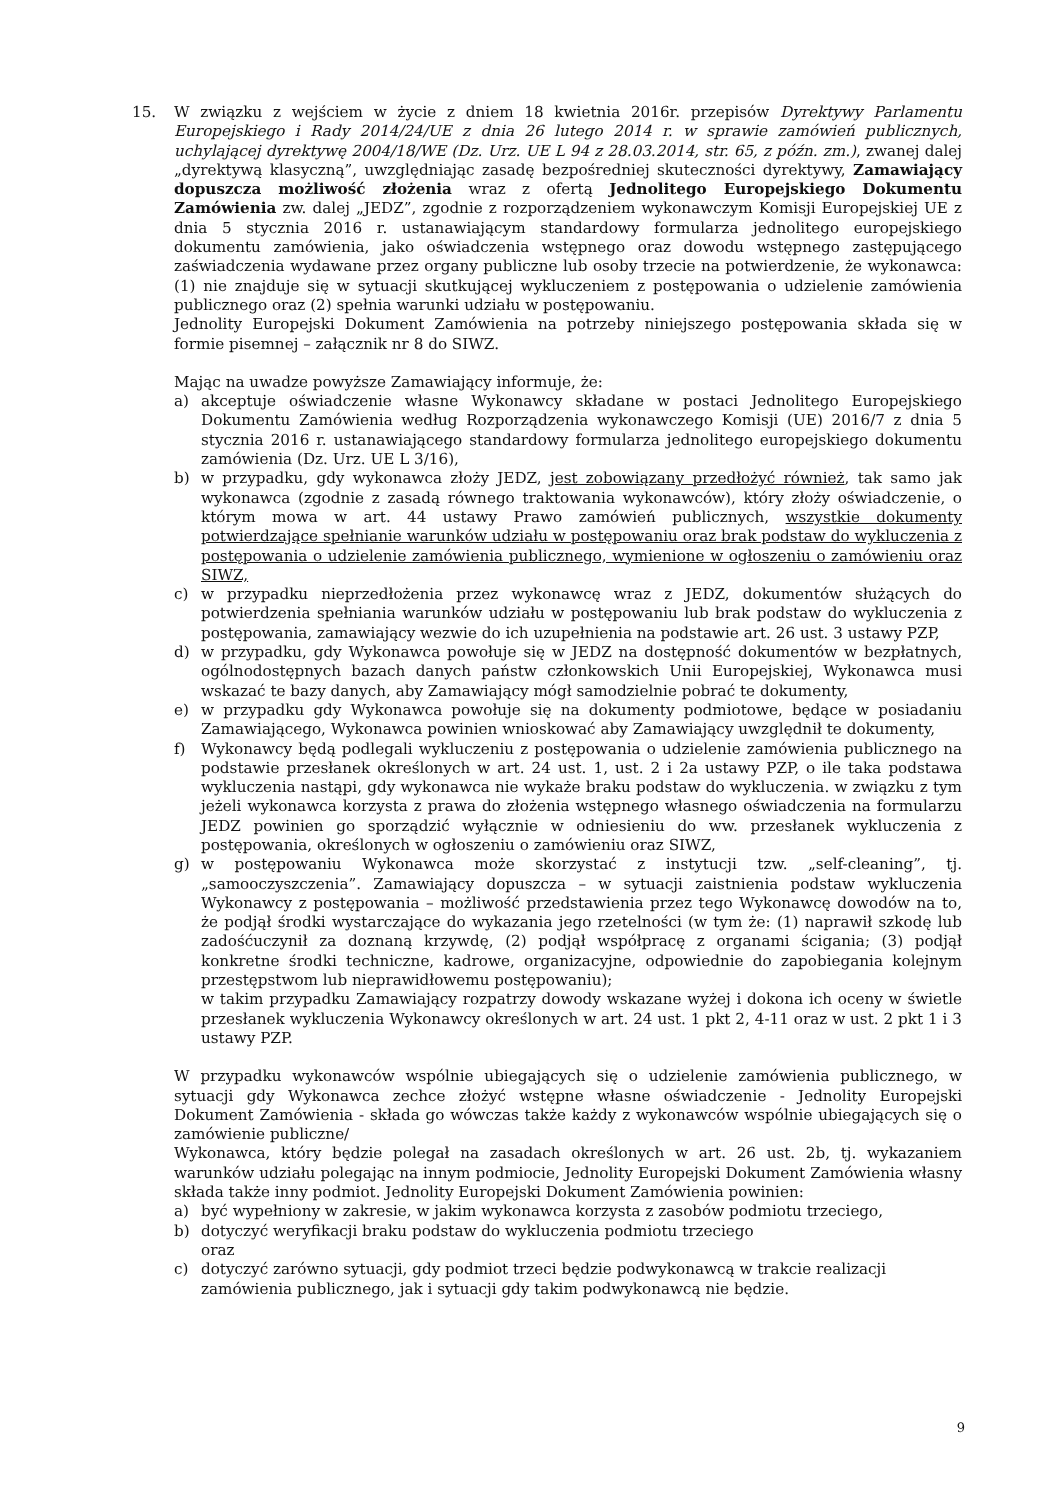15. W związku z wejściem w życie z dniem 18 kwietnia 2016r. przepisów Dyrektywy Parlamentu Europejskiego i Rady 2014/24/UE z dnia 26 lutego 2014 r. w sprawie zamówień publicznych, uchylającej dyrektywę 2004/18/WE (Dz. Urz. UE L 94 z 28.03.2014, str. 65, z późn. zm.), zwanej dalej „dyrektywą klasyczną”, uwzględniając zasadę bezpośredniej skuteczności dyrektywy, Zamawiający dopuszcza możliwość złożenia wraz z ofertą Jednolitego Europejskiego Dokumentu Zamówienia zw. dalej „JEDZ”, zgodnie z rozporządzeniem wykonawczym Komisji Europejskiej UE z dnia 5 stycznia 2016 r. ustanawiającym standardowy formularza jednolitego europejskiego dokumentu zamówienia, jako oświadczenia wstępnego oraz dowodu wstępnego zastępującego zaświadczenia wydawane przez organy publiczne lub osoby trzecie na potwierdzenie, że wykonawca: (1) nie znajduje się w sytuacji skutkującej wykluczeniem z postępowania o udzielenie zamówienia publicznego oraz (2) spełnia warunki udziału w postępowaniu.
Jednolity Europejski Dokument Zamówienia na potrzeby niniejszego postępowania składa się w formie pisemnej – załącznik nr 8 do SIWZ.
Mając na uwadze powyższe Zamawiający informuje, że:
a) akceptuje oświadczenie własne Wykonawcy składane w postaci Jednolitego Europejskiego Dokumentu Zamówienia według Rozporządzenia wykonawczego Komisji (UE) 2016/7 z dnia 5 stycznia 2016 r. ustanawiającego standardowy formularza jednolitego europejskiego dokumentu zamówienia (Dz. Urz. UE L 3/16),
b) w przypadku, gdy wykonawca złoży JEDZ, jest zobowiązany przedłożyć również, tak samo jak wykonawca (zgodnie z zasadą równego traktowania wykonawców), który złoży oświadczenie, o którym mowa w art. 44 ustawy Prawo zamówień publicznych, wszystkie dokumenty potwierdzające spełnianie warunków udziału w postępowaniu oraz brak podstaw do wykluczenia z postępowania o udzielenie zamówienia publicznego, wymienione w ogłoszeniu o zamówieniu oraz SIWZ,
c) w przypadku nieprzedłożenia przez wykonawcę wraz z JEDZ, dokumentów służących do potwierdzenia spełniania warunków udziału w postępowaniu lub brak podstaw do wykluczenia z postępowania, zamawiający wezwie do ich uzupełnienia na podstawie art. 26 ust. 3 ustawy PZP,
d) w przypadku, gdy Wykonawca powołuje się w JEDZ na dostępność dokumentów w bezpłatnych, ogólnodostępnych bazach danych państw członkowskich Unii Europejskiej, Wykonawca musi wskazać te bazy danych, aby Zamawiający mógł samodzielnie pobrać te dokumenty,
e) w przypadku gdy Wykonawca powołuje się na dokumenty podmiotowe, będące w posiadaniu Zamawiającego, Wykonawca powinien wnioskować aby Zamawiający uwzględnił te dokumenty,
f) Wykonawcy będą podlegali wykluczeniu z postępowania o udzielenie zamówienia publicznego na podstawie przesłanek określonych w art. 24 ust. 1, ust. 2 i 2a ustawy PZP, o ile taka podstawa wykluczenia nastąpi, gdy wykonawca nie wykaże braku podstaw do wykluczenia. w związku z tym jeżeli wykonawca korzysta z prawa do złożenia wstępnego własnego oświadczenia na formularzu JEDZ powinien go sporządzić wyłącznie w odniesieniu do ww. przesłanek wykluczenia z postępowania, określonych w ogłoszeniu o zamówieniu oraz SIWZ,
g) w postępowaniu Wykonawca może skorzystać z instytucji tzw. „self-cleaning”, tj. „samooczyszczenia”. Zamawiający dopuszcza – w sytuacji zaistnienia podstaw wykluczenia Wykonawcy z postępowania – możliwość przedstawienia przez tego Wykonawcę dowodów na to, że podjął środki wystarczające do wykazania jego rzetelności (w tym że: (1) naprawił szkodę lub zadośćuczynił za doznaną krzywdę, (2) podjął współpracę z organami ścigania; (3) podjął konkretne środki techniczne, kadrowe, organizacyjne, odpowiednie do zapobiegania kolejnym przestępstwom lub nieprawidłowemu postępowaniu);
w takim przypadku Zamawiający rozpatrzy dowody wskazane wyżej i dokona ich oceny w świetle przesłanek wykluczenia Wykonawcy określonych w art. 24 ust. 1 pkt 2, 4-11 oraz w ust. 2 pkt 1 i 3 ustawy PZP.
W przypadku wykonawców wspólnie ubiegających się o udzielenie zamówienia publicznego, w sytuacji gdy Wykonawca zechce złożyć wstępne własne oświadczenie - Jednolity Europejski Dokument Zamówienia - składa go wówczas także każdy z wykonawców wspólnie ubiegających się o zamówienie publiczne/
Wykonawca, który będzie polegał na zasadach określonych w art. 26 ust. 2b, tj. wykazaniem warunków udziału polegając na innym podmiocie, Jednolity Europejski Dokument Zamówienia własny składa także inny podmiot. Jednolity Europejski Dokument Zamówienia powinien:
a) być wypełniony w zakresie, w jakim wykonawca korzysta z zasobów podmiotu trzeciego,
b) dotyczyć weryfikacji braku podstaw do wykluczenia podmiotu trzeciego
oraz
c) dotyczyć zarówno sytuacji, gdy podmiot trzeci będzie podwykonawcą w trakcie realizacji zamówienia publicznego, jak i sytuacji gdy takim podwykonawcą nie będzie.
9